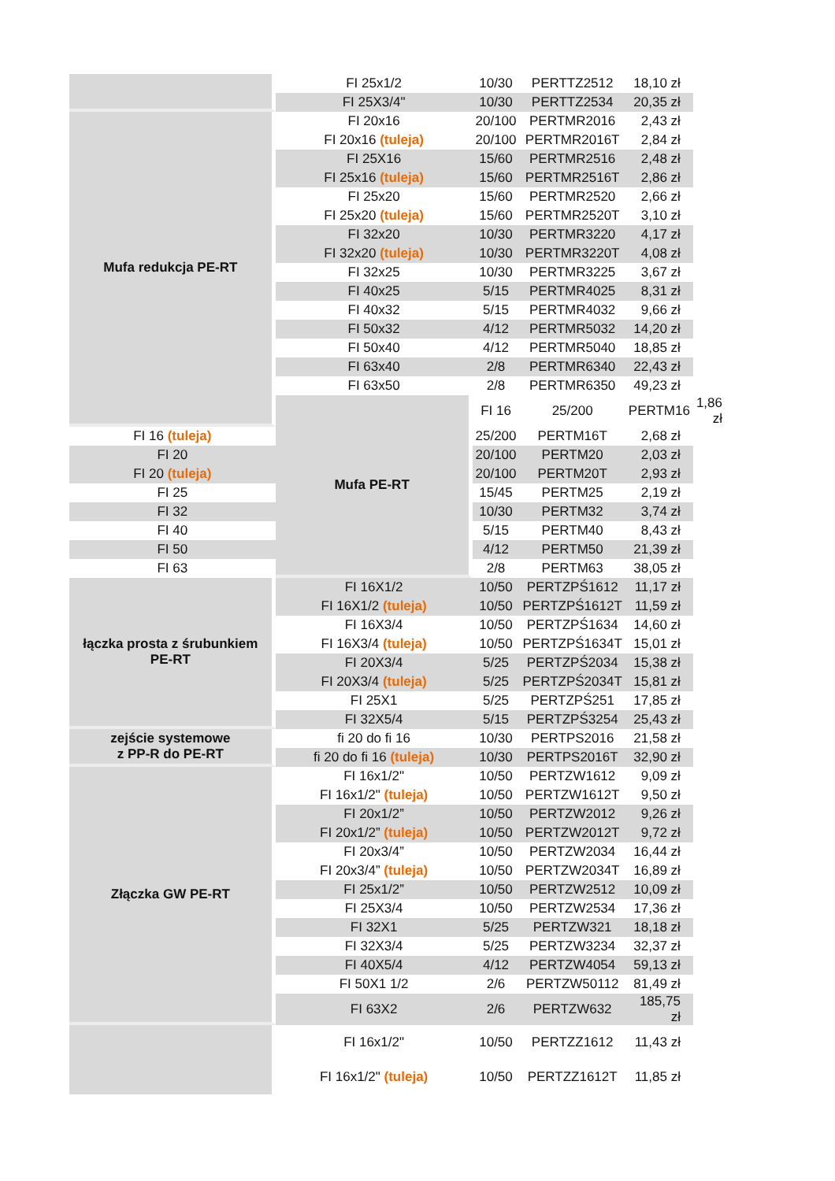| | FI 25x1/2 | 10/30 | PERTTZ2512 | 18,10 zł | |
| | FI 25X3/4" | 10/30 | PERTTZ2534 | 20,35 zł | |
| Mufa redukcja PE-RT | FI 20x16 | 20/100 | PERTMR2016 | 2,43 zł | |
| | FI 20x16 (tuleja) | 20/100 | PERTMR2016T | 2,84 zł | |
| | FI 25X16 | 15/60 | PERTMR2516 | 2,48 zł | |
| | FI 25x16 (tuleja) | 15/60 | PERTMR2516T | 2,86 zł | |
| | FI 25x20 | 15/60 | PERTMR2520 | 2,66 zł | |
| | FI 25x20 (tuleja) | 15/60 | PERTMR2520T | 3,10 zł | |
| | FI 32x20 | 10/30 | PERTMR3220 | 4,17 zł | |
| | FI 32x20 (tuleja) | 10/30 | PERTMR3220T | 4,08 zł | |
| | FI 32x25 | 10/30 | PERTMR3225 | 3,67 zł | |
| | FI 40x25 | 5/15 | PERTMR4025 | 8,31 zł | |
| | FI 40x32 | 5/15 | PERTMR4032 | 9,66 zł | |
| | FI 50x32 | 4/12 | PERTMR5032 | 14,20 zł | |
| | FI 50x40 | 4/12 | PERTMR5040 | 18,85 zł | |
| | FI 63x40 | 2/8 | PERTMR6340 | 22,43 zł | |
| | FI 63x50 | 2/8 | PERTMR6350 | 49,23 zł | |
| | Mufa PE-RT | FI 16 | 25/200 | PERTM16 | 1,86 zł |
| FI 16 (tuleja) | | 25/200 | PERTM16T | 2,68 zł | |
| FI 20 | | 20/100 | PERTM20 | 2,03 zł | |
| FI 20 (tuleja) | | 20/100 | PERTM20T | 2,93 zł | |
| FI 25 | | 15/45 | PERTM25 | 2,19 zł | |
| FI 32 | | 10/30 | PERTM32 | 3,74 zł | |
| FI 40 | | 5/15 | PERTM40 | 8,43 zł | |
| FI 50 | | 4/12 | PERTM50 | 21,39 zł | |
| FI 63 | | 2/8 | PERTM63 | 38,05 zł | |
| łączka prosta z śrubunkiem PE-RT | FI 16X1/2 | 10/50 | PERTZPŚ1612 | 11,17 zł | |
| | FI 16X1/2 (tuleja) | 10/50 | PERTZPŚ1612T | 11,59 zł | |
| | FI 16X3/4 | 10/50 | PERTZPŚ1634 | 14,60 zł | |
| | FI 16X3/4 (tuleja) | 10/50 | PERTZPŚ1634T | 15,01 zł | |
| | FI 20X3/4 | 5/25 | PERTZPŚ2034 | 15,38 zł | |
| | FI 20X3/4 (tuleja) | 5/25 | PERTZPŚ2034T | 15,81 zł | |
| | FI 25X1 | 5/25 | PERTZPŚ251 | 17,85 zł | |
| | FI 32X5/4 | 5/15 | PERTZPŚ3254 | 25,43 zł | |
| zejście systemowe z PP-R do PE-RT | fi 20 do fi 16 | 10/30 | PERTPS2016 | 21,58 zł | |
| | fi 20 do fi 16 (tuleja) | 10/30 | PERTPS2016T | 32,90 zł | |
| Złączka GW PE-RT | FI 16x1/2" | 10/50 | PERTZW1612 | 9,09 zł | |
| | FI 16x1/2" (tuleja) | 10/50 | PERTZW1612T | 9,50 zł | |
| | FI 20x1/2” | 10/50 | PERTZW2012 | 9,26 zł | |
| | FI 20x1/2” (tuleja) | 10/50 | PERTZW2012T | 9,72 zł | |
| | FI 20x3/4” | 10/50 | PERTZW2034 | 16,44 zł | |
| | FI 20x3/4” (tuleja) | 10/50 | PERTZW2034T | 16,89 zł | |
| | FI 25x1/2” | 10/50 | PERTZW2512 | 10,09 zł | |
| | FI 25X3/4 | 10/50 | PERTZW2534 | 17,36 zł | |
| | FI 32X1 | 5/25 | PERTZW321 | 18,18 zł | |
| | FI 32X3/4 | 5/25 | PERTZW3234 | 32,37 zł | |
| | FI 40X5/4 | 4/12 | PERTZW4054 | 59,13 zł | |
| | FI 50X1 1/2 | 2/6 | PERTZW50112 | 81,49 zł | |
| | FI 63X2 | 2/6 | PERTZW632 | 185,75 zł | |
| | FI 16x1/2" | 10/50 | PERTZZ1612 | 11,43 zł | |
| | FI 16x1/2" (tuleja) | 10/50 | PERTZZ1612T | 11,85 zł | |